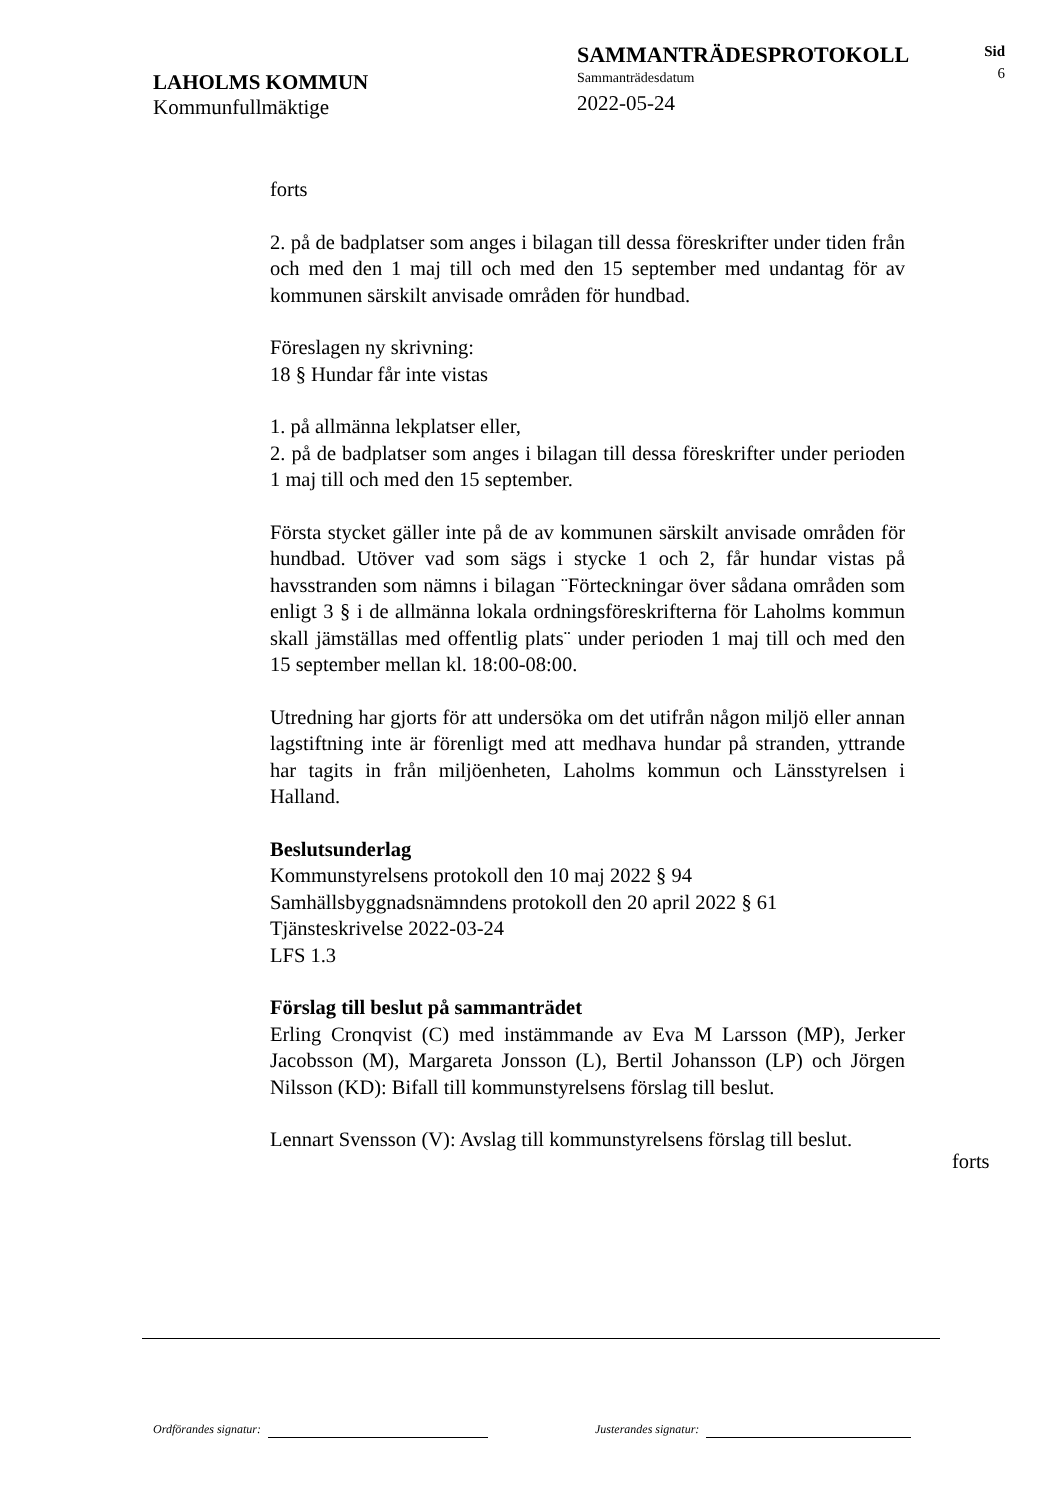LAHOLMS KOMMUN
Kommunfullmäktige
SAMMANTRÄDESPROTOKOLL
Sammanträdesdatum
2022-05-24
Sid
6
forts
2. på de badplatser som anges i bilagan till dessa föreskrifter under tiden från och med den 1 maj till och med den 15 september med undantag för av kommunen särskilt anvisade områden för hundbad.
Föreslagen ny skrivning:
18 § Hundar får inte vistas
1. på allmänna lekplatser eller,
2. på de badplatser som anges i bilagan till dessa föreskrifter under perioden 1 maj till och med den 15 september.
Första stycket gäller inte på de av kommunen särskilt anvisade områden för hundbad. Utöver vad som sägs i stycke 1 och 2, får hundar vistas på havsstranden som nämns i bilagan ¨Förteckningar över sådana områden som enligt 3 § i de allmänna lokala ordningsföreskrifterna för Laholms kommun skall jämställas med offentlig plats¨ under perioden 1 maj till och med den 15 september mellan kl. 18:00-08:00.
Utredning har gjorts för att undersöka om det utifrån någon miljö eller annan lagstiftning inte är förenligt med att medhava hundar på stranden, yttrande har tagits in från miljöenheten, Laholms kommun och Länsstyrelsen i Halland.
Beslutsunderlag
Kommunstyrelsens protokoll den 10 maj 2022 § 94
Samhällsbyggnadsnämndens protokoll den 20 april 2022 § 61
Tjänsteskrivelse 2022-03-24
LFS 1.3
Förslag till beslut på sammanträdet
Erling Cronqvist (C) med instämmande av Eva M Larsson (MP), Jerker Jacobsson (M), Margareta Jonsson (L), Bertil Johansson (LP) och Jörgen Nilsson (KD): Bifall till kommunstyrelsens förslag till beslut.
Lennart Svensson (V): Avslag till kommunstyrelsens förslag till beslut.
forts
Ordförandes signatur: Justerandes signatur: